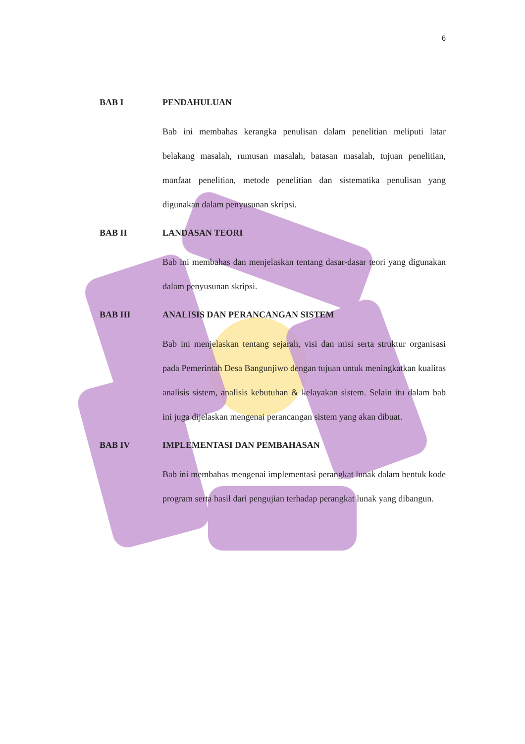6
BAB I PENDAHULUAN
Bab ini membahas kerangka penulisan dalam penelitian meliputi latar belakang masalah, rumusan masalah, batasan masalah, tujuan penelitian, manfaat penelitian, metode penelitian dan sistematika penulisan yang digunakan dalam penyusunan skripsi.
BAB II LANDASAN TEORI
Bab ini membahas dan menjelaskan tentang dasar-dasar teori yang digunakan dalam penyusunan skripsi.
BAB III ANALISIS DAN PERANCANGAN SISTEM
Bab ini menjelaskan tentang sejarah, visi dan misi serta struktur organisasi pada Pemerintah Desa Bangunjiwo dengan tujuan untuk meningkatkan kualitas analisis sistem, analisis kebutuhan & kelayakan sistem. Selain itu dalam bab ini juga dijelaskan mengenai perancangan sistem yang akan dibuat.
BAB IV IMPLEMENTASI DAN PEMBAHASAN
Bab ini membahas mengenai implementasi perangkat lunak dalam bentuk kode program serta hasil dari pengujian terhadap perangkat lunak yang dibangun.